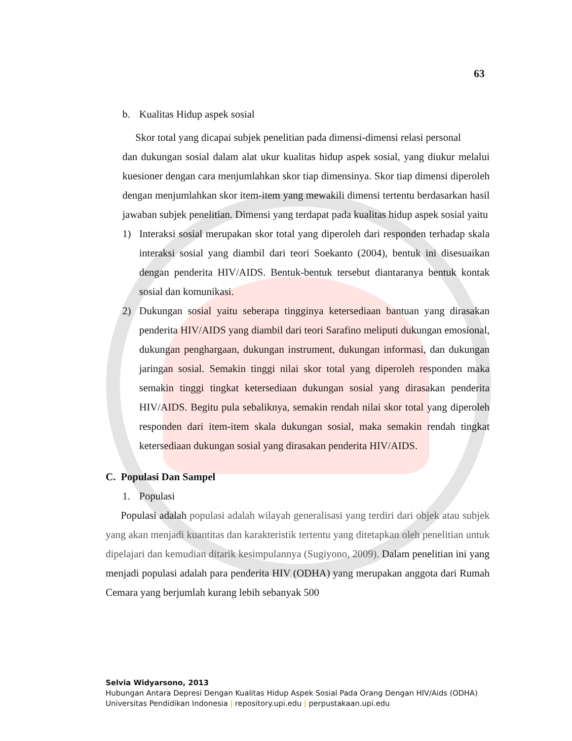63
b. Kualitas Hidup aspek sosial
Skor total yang dicapai subjek penelitian pada dimensi-dimensi relasi personal
dan dukungan sosial dalam alat ukur kualitas hidup aspek sosial, yang diukur melalui kuesioner dengan cara menjumlahkan skor tiap dimensinya. Skor tiap dimensi diperoleh dengan menjumlahkan skor item-item yang mewakili dimensi tertentu berdasarkan hasil jawaban subjek penelitian. Dimensi yang terdapat pada kualitas hidup aspek sosial yaitu
1) Interaksi sosial merupakan skor total yang diperoleh dari responden terhadap skala interaksi sosial yang diambil dari teori Soekanto (2004), bentuk ini disesuaikan dengan penderita HIV/AIDS. Bentuk-bentuk tersebut diantaranya bentuk kontak sosial dan komunikasi.
2) Dukungan sosial yaitu seberapa tingginya ketersediaan bantuan yang dirasakan penderita HIV/AIDS yang diambil dari teori Sarafino meliputi dukungan emosional, dukungan penghargaan, dukungan instrument, dukungan informasi, dan dukungan jaringan sosial. Semakin tinggi nilai skor total yang diperoleh responden maka semakin tinggi tingkat ketersediaan dukungan sosial yang dirasakan penderita HIV/AIDS. Begitu pula sebaliknya, semakin rendah nilai skor total yang diperoleh responden dari item-item skala dukungan sosial, maka semakin rendah tingkat ketersediaan dukungan sosial yang dirasakan penderita HIV/AIDS.
C. Populasi Dan Sampel
1. Populasi
Populasi adalah populasi adalah wilayah generalisasi yang terdiri dari objek atau subjek yang akan menjadi kuantitas dan karakteristik tertentu yang ditetapkan oleh penelitian untuk dipelajari dan kemudian ditarik kesimpulannya (Sugiyono, 2009). Dalam penelitian ini yang menjadi populasi adalah para penderita HIV (ODHA) yang merupakan anggota dari Rumah Cemara yang berjumlah kurang lebih sebanyak 500
Selvia Widyarsono, 2013
Hubungan Antara Depresi Dengan Kualitas Hidup Aspek Sosial Pada Orang Dengan HIV/Aids (ODHA)
Universitas Pendidikan Indonesia | repository.upi.edu | perpustakaan.upi.edu